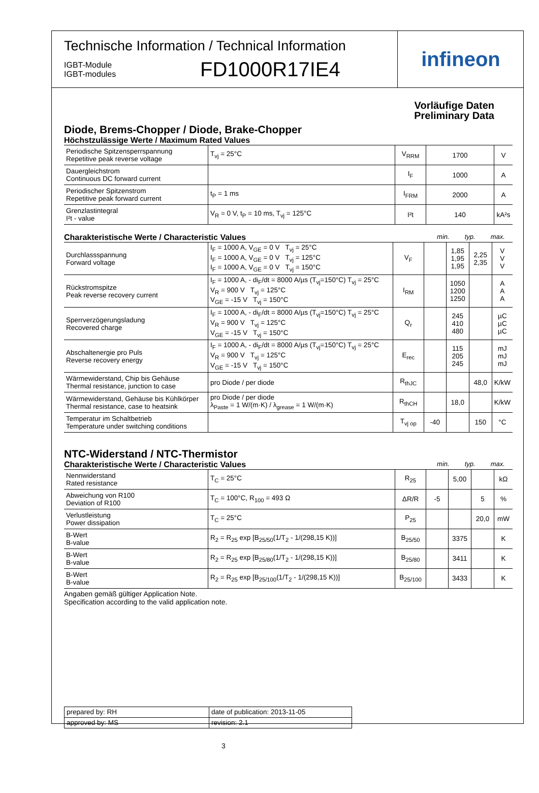Technische Information / Technical Information
IGBT-Module
IGBT-modules
FD1000R17IE4
infineon
Vorläufige Daten
Preliminary Data
Diode, Brems-Chopper / Diode, Brake-Chopper
Höchstzulässige Werte / Maximum Rated Values
| Periodische Spitzensperrspannung Repetitive peak reverse voltage | T<sub>vj</sub> = 25°C | V<sub>RRM</sub> | 1700 | V |
| Dauergleichstrom Continuous DC forward current | | I<sub>F</sub> | 1000 | A |
| Periodischer Spitzenstrom Repetitive peak forward current | t<sub>P</sub> = 1 ms | I<sub>FRM</sub> | 2000 | A |
| Grenzlastintegral I²t - value | V<sub>R</sub> = 0 V, t<sub>P</sub> = 10 ms, T<sub>vj</sub> = 125°C | I²t | 140 | kA²s |
Charakteristische Werte / Characteristic Values min. typ. max.
| Durchlassspannung Forward voltage | I<sub>F</sub> = 1000 A, V<sub>GE</sub> = 0 V T<sub>vj</sub> = 25°C I<sub>F</sub> = 1000 A, V<sub>GE</sub> = 0 V T<sub>vj</sub> = 125°C I<sub>F</sub> = 1000 A, V<sub>GE</sub> = 0 V T<sub>vj</sub> = 150°C | V<sub>F</sub> | | 1,85 1,95 1,95 | 2,25 2,35 | V V V |
| Rückstromspitze Peak reverse recovery current | I<sub>F</sub> = 1000 A, - di<sub>F</sub>/dt = 8000 A/µs (T<sub>vj</sub>=150°C) T<sub>vj</sub> = 25°C V<sub>R</sub> = 900 V T<sub>vj</sub> = 125°C V<sub>GE</sub> = -15 V T<sub>vj</sub> = 150°C | I<sub>RM</sub> | | 1050 1200 1250 | | A A A |
| Sperrverzögerungsladung Recovered charge | I<sub>F</sub> = 1000 A, - di<sub>F</sub>/dt = 8000 A/µs (T<sub>vj</sub>=150°C) T<sub>vj</sub> = 25°C V<sub>R</sub> = 900 V T<sub>vj</sub> = 125°C V<sub>GE</sub> = -15 V T<sub>vj</sub> = 150°C | Q<sub>r</sub> | | 245 410 480 | | µC µC µC |
| Abschaltenergie pro Puls Reverse recovery energy | I<sub>F</sub> = 1000 A, - di<sub>F</sub>/dt = 8000 A/µs (T<sub>vj</sub>=150°C) T<sub>vj</sub> = 25°C V<sub>R</sub> = 900 V T<sub>vj</sub> = 125°C V<sub>GE</sub> = -15 V T<sub>vj</sub> = 150°C | E<sub>rec</sub> | | 115 205 245 | | mJ mJ mJ |
| Wärmewiderstand, Chip bis Gehäuse Thermal resistance, junction to case | pro Diode / per diode | R<sub>thJC</sub> | | | 48,0 | K/kW |
| Wärmewiderstand, Gehäuse bis Kühlkörper Thermal resistance, case to heatsink | pro Diode / per diode λ<sub>Paste</sub> = 1 W/(m·K) / λ<sub>grease</sub> = 1 W/(m·K) | R<sub>thCH</sub> | | 18,0 | | K/kW |
| Temperatur im Schaltbetrieb Temperature under switching conditions | | T<sub>vj op</sub> | -40 | | 150 | °C |
NTC-Widerstand / NTC-Thermistor
Charakteristische Werte / Characteristic Values min. typ. max.
| Nennwiderstand Rated resistance | T<sub>C</sub> = 25°C | R<sub>25</sub> | | 5,00 | | kΩ |
| Abweichung von R100 Deviation of R100 | T<sub>C</sub> = 100°C, R<sub>100</sub> = 493 Ω | ΔR/R | -5 | | 5 | % |
| Verlustleistung Power dissipation | T<sub>C</sub> = 25°C | P<sub>25</sub> | | | 20,0 | mW |
| B-Wert B-value | R<sub>2</sub> = R<sub>25</sub> exp [B<sub>25/50</sub>(1/T<sub>2</sub> - 1/(298,15 K))] | B<sub>25/50</sub> | | 3375 | | K |
| B-Wert B-value | R<sub>2</sub> = R<sub>25</sub> exp [B<sub>25/80</sub>(1/T<sub>2</sub> - 1/(298,15 K))] | B<sub>25/80</sub> | | 3411 | | K |
| B-Wert B-value | R<sub>2</sub> = R<sub>25</sub> exp [B<sub>25/100</sub>(1/T<sub>2</sub> - 1/(298,15 K))] | B<sub>25/100</sub> | | 3433 | | K |
Angaben gemäß gültiger Application Note.
Specification according to the valid application note.
| prepared by: RH | date of publication: 2013-11-05 |
| approved by: MS | revision: 2.1 |
3